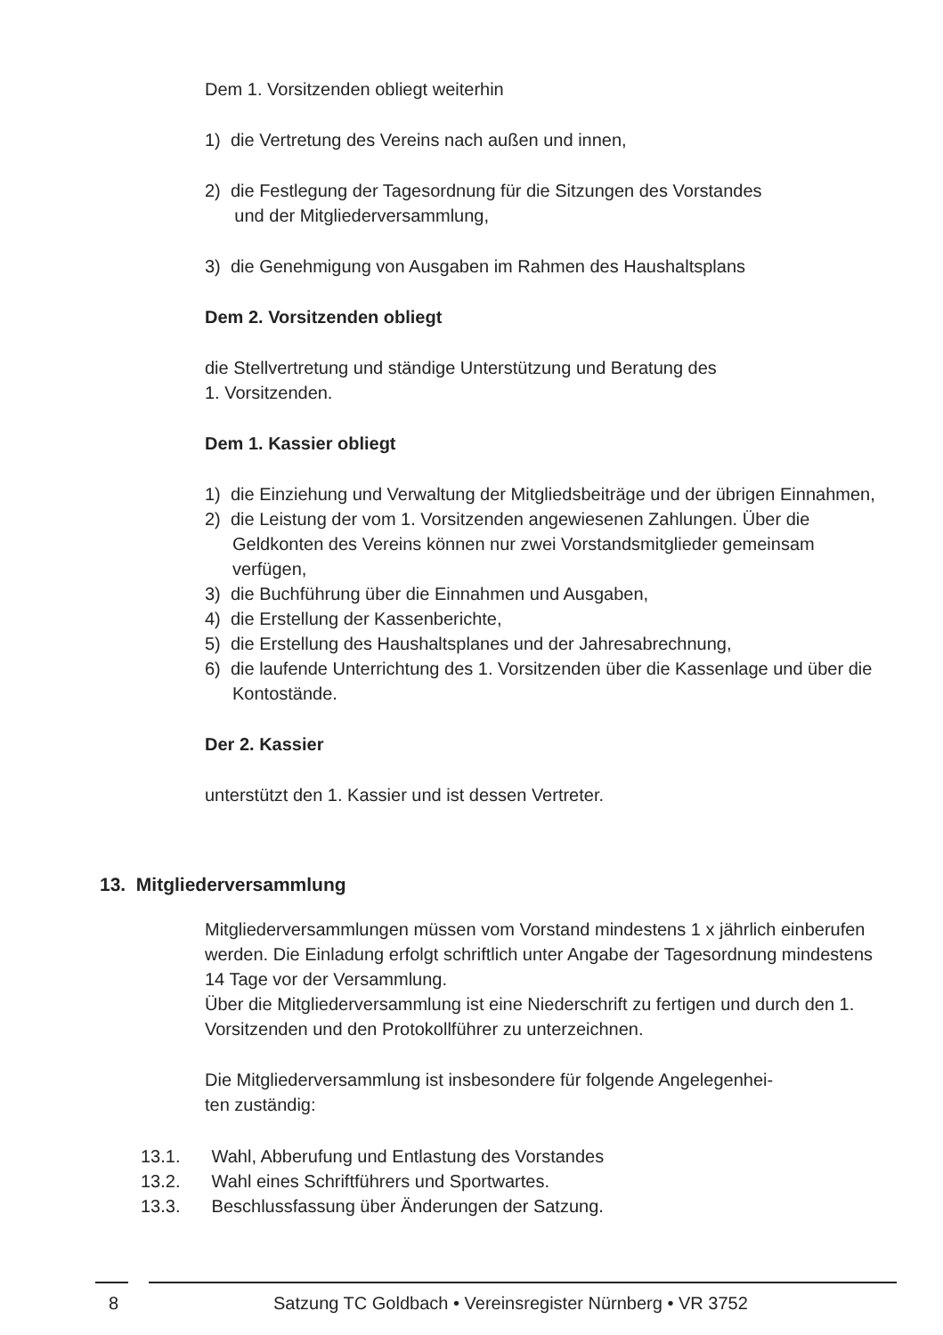Dem 1. Vorsitzenden obliegt weiterhin
1) die Vertretung des Vereins nach außen und innen,
2) die Festlegung der Tagesordnung für die Sitzungen des Vorstandes
und der Mitgliederversammlung,
3) die Genehmigung von Ausgaben im Rahmen des Haushaltsplans
Dem 2. Vorsitzenden obliegt
die Stellvertretung und ständige Unterstützung und Beratung des
1. Vorsitzenden.
Dem 1. Kassier obliegt
1) die Einziehung und Verwaltung der Mitgliedsbeiträge und der übrigen Einnahmen,
2) die Leistung der vom 1. Vorsitzenden angewiesenen Zahlungen. Über die Geldkonten des Vereins können nur zwei Vorstandsmitglieder gemeinsam verfügen,
3) die Buchführung über die Einnahmen und Ausgaben,
4) die Erstellung der Kassenberichte,
5) die Erstellung des Haushaltsplanes und der Jahresabrechnung,
6) die laufende Unterrichtung des 1. Vorsitzenden über die Kassenlage und über die Kontostände.
Der 2. Kassier
unterstützt den 1. Kassier und ist dessen Vertreter.
13. Mitgliederversammlung
Mitgliederversammlungen müssen vom Vorstand mindestens 1 x jährlich einberufen werden. Die Einladung erfolgt schriftlich unter Angabe der Tagesordnung mindestens 14 Tage vor der Versammlung.
Über die Mitgliederversammlung ist eine Niederschrift zu fertigen und durch den 1. Vorsitzenden und den Protokollführer zu unterzeichnen.
Die Mitgliederversammlung ist insbesondere für folgende Angelegenhei-
ten zuständig:
13.1. Wahl, Abberufung und Entlastung des Vorstandes
13.2. Wahl eines Schriftführers und Sportwartes.
13.3. Beschlussfassung über Änderungen der Satzung.
8
Satzung TC Goldbach • Vereinsregister Nürnberg • VR 3752